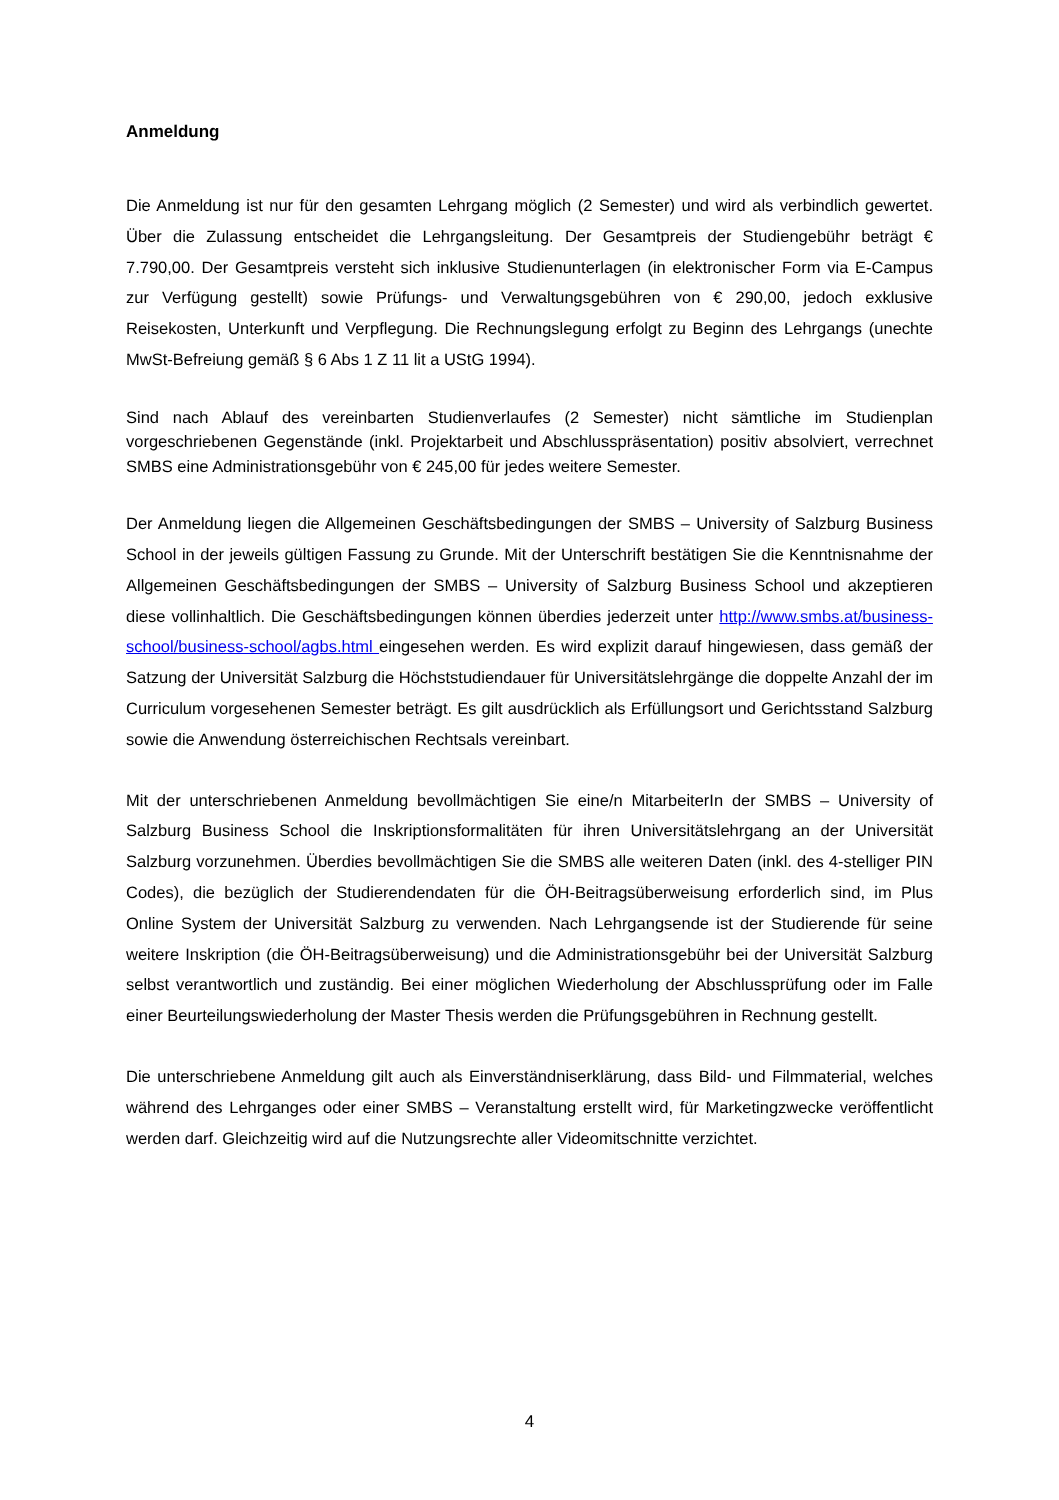Anmeldung
Die Anmeldung ist nur für den gesamten Lehrgang möglich (2 Semester) und wird als verbindlich gewertet. Über die Zulassung entscheidet die Lehrgangsleitung. Der Gesamtpreis der Studiengebühr beträgt € 7.790,00. Der Gesamtpreis versteht sich inklusive Studienunterlagen (in elektronischer Form via E-Campus zur Verfügung gestellt) sowie Prüfungs- und Verwaltungsgebühren von € 290,00, jedoch exklusive Reisekosten, Unterkunft und Verpflegung. Die Rechnungslegung erfolgt zu Beginn des Lehrgangs (unechte MwSt-Befreiung gemäß § 6 Abs 1 Z 11 lit a UStG 1994).
Sind nach Ablauf des vereinbarten Studienverlaufes (2 Semester) nicht sämtliche im Studienplan vorgeschriebenen Gegenstände (inkl. Projektarbeit und Abschlusspräsentation) positiv absolviert, verrechnet SMBS eine Administrationsgebühr von € 245,00 für jedes weitere Semester.
Der Anmeldung liegen die Allgemeinen Geschäftsbedingungen der SMBS – University of Salzburg Business School in der jeweils gültigen Fassung zu Grunde. Mit der Unterschrift bestätigen Sie die Kenntnisnahme der Allgemeinen Geschäftsbedingungen der SMBS – University of Salzburg Business School und akzeptieren diese vollinhaltlich. Die Geschäftsbedingungen können überdies jederzeit unter http://www.smbs.at/business-school/business-school/agbs.html eingesehen werden. Es wird explizit darauf hingewiesen, dass gemäß der Satzung der Universität Salzburg die Höchststudiendauer für Universitätslehrgänge die doppelte Anzahl der im Curriculum vorgesehenen Semester beträgt. Es gilt ausdrücklich als Erfüllungsort und Gerichtsstand Salzburg sowie die Anwendung österreichischen Rechtsals vereinbart.
Mit der unterschriebenen Anmeldung bevollmächtigen Sie eine/n MitarbeiterIn der SMBS – University of Salzburg Business School die Inskriptionsformalitäten für ihren Universitätslehrgang an der Universität Salzburg vorzunehmen. Überdies bevollmächtigen Sie die SMBS alle weiteren Daten (inkl. des 4-stelliger PIN Codes), die bezüglich der Studierendendaten für die ÖH-Beitragsüberweisung erforderlich sind, im Plus Online System der Universität Salzburg zu verwenden. Nach Lehrgangsende ist der Studierende für seine weitere Inskription (die ÖH-Beitragsüberweisung) und die Administrationsgebühr bei der Universität Salzburg selbst verantwortlich und zuständig. Bei einer möglichen Wiederholung der Abschlussprüfung oder im Falle einer Beurteilungswiederholung der Master Thesis werden die Prüfungsgebühren in Rechnung gestellt.
Die unterschriebene Anmeldung gilt auch als Einverständniserklärung, dass Bild- und Filmmaterial, welches während des Lehrganges oder einer SMBS – Veranstaltung erstellt wird, für Marketingzwecke veröffentlicht werden darf. Gleichzeitig wird auf die Nutzungsrechte aller Videomitschnitte verzichtet.
4